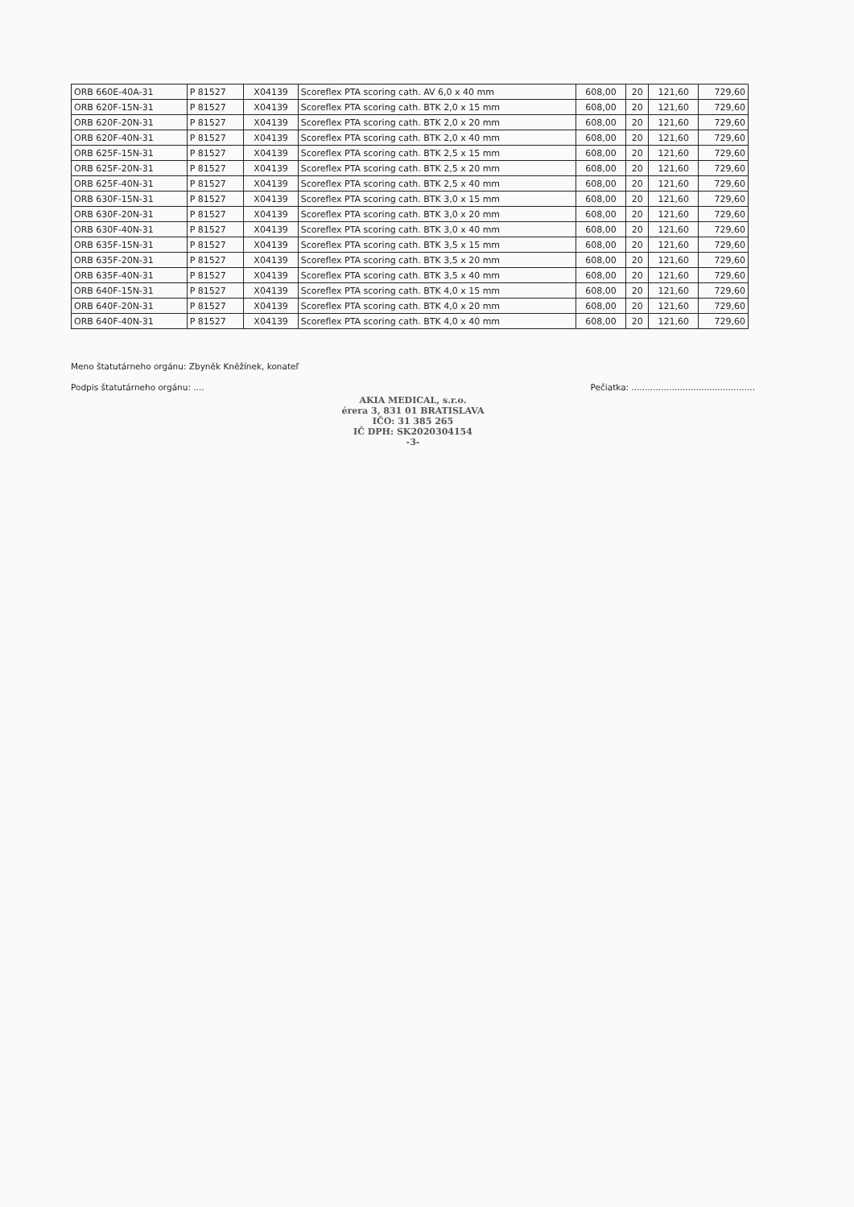| ORB 660E-40A-31 | P 81527 | X04139 | Scoreflex PTA scoring cath. AV 6,0 x 40 mm | 608,00 | 20 | 121,60 | 729,60 |
| ORB 620F-15N-31 | P 81527 | X04139 | Scoreflex PTA scoring cath. BTK 2,0 x 15 mm | 608,00 | 20 | 121,60 | 729,60 |
| ORB 620F-20N-31 | P 81527 | X04139 | Scoreflex PTA scoring cath. BTK 2,0 x 20 mm | 608,00 | 20 | 121,60 | 729,60 |
| ORB 620F-40N-31 | P 81527 | X04139 | Scoreflex PTA scoring cath. BTK 2,0 x 40 mm | 608,00 | 20 | 121,60 | 729,60 |
| ORB 625F-15N-31 | P 81527 | X04139 | Scoreflex PTA scoring cath. BTK 2,5 x 15 mm | 608,00 | 20 | 121,60 | 729,60 |
| ORB 625F-20N-31 | P 81527 | X04139 | Scoreflex PTA scoring cath. BTK 2,5 x 20 mm | 608,00 | 20 | 121,60 | 729,60 |
| ORB 625F-40N-31 | P 81527 | X04139 | Scoreflex PTA scoring cath. BTK 2,5 x 40 mm | 608,00 | 20 | 121,60 | 729,60 |
| ORB 630F-15N-31 | P 81527 | X04139 | Scoreflex PTA scoring cath. BTK 3,0 x 15 mm | 608,00 | 20 | 121,60 | 729,60 |
| ORB 630F-20N-31 | P 81527 | X04139 | Scoreflex PTA scoring cath. BTK 3,0 x 20 mm | 608,00 | 20 | 121,60 | 729,60 |
| ORB 630F-40N-31 | P 81527 | X04139 | Scoreflex PTA scoring cath. BTK 3,0 x 40 mm | 608,00 | 20 | 121,60 | 729,60 |
| ORB 635F-15N-31 | P 81527 | X04139 | Scoreflex PTA scoring cath. BTK 3,5 x 15 mm | 608,00 | 20 | 121,60 | 729,60 |
| ORB 635F-20N-31 | P 81527 | X04139 | Scoreflex PTA scoring cath. BTK 3,5 x 20 mm | 608,00 | 20 | 121,60 | 729,60 |
| ORB 635F-40N-31 | P 81527 | X04139 | Scoreflex PTA scoring cath. BTK 3,5 x 40 mm | 608,00 | 20 | 121,60 | 729,60 |
| ORB 640F-15N-31 | P 81527 | X04139 | Scoreflex PTA scoring cath. BTK 4,0 x 15 mm | 608,00 | 20 | 121,60 | 729,60 |
| ORB 640F-20N-31 | P 81527 | X04139 | Scoreflex PTA scoring cath. BTK 4,0 x 20 mm | 608,00 | 20 | 121,60 | 729,60 |
| ORB 640F-40N-31 | P 81527 | X04139 | Scoreflex PTA scoring cath. BTK 4,0 x 40 mm | 608,00 | 20 | 121,60 | 729,60 |
Meno štatutárneho orgánu: Zbyněk Kněžínek, konateľ
Podpis štatutárneho orgánu: .... Pečiatka: ..............................................
AKIA MEDICAL, s.r.o.
érera 3, 831 01 BRATISLAVA
IČO: 31 385 265
IČ DPH: SK2020304154
-3-